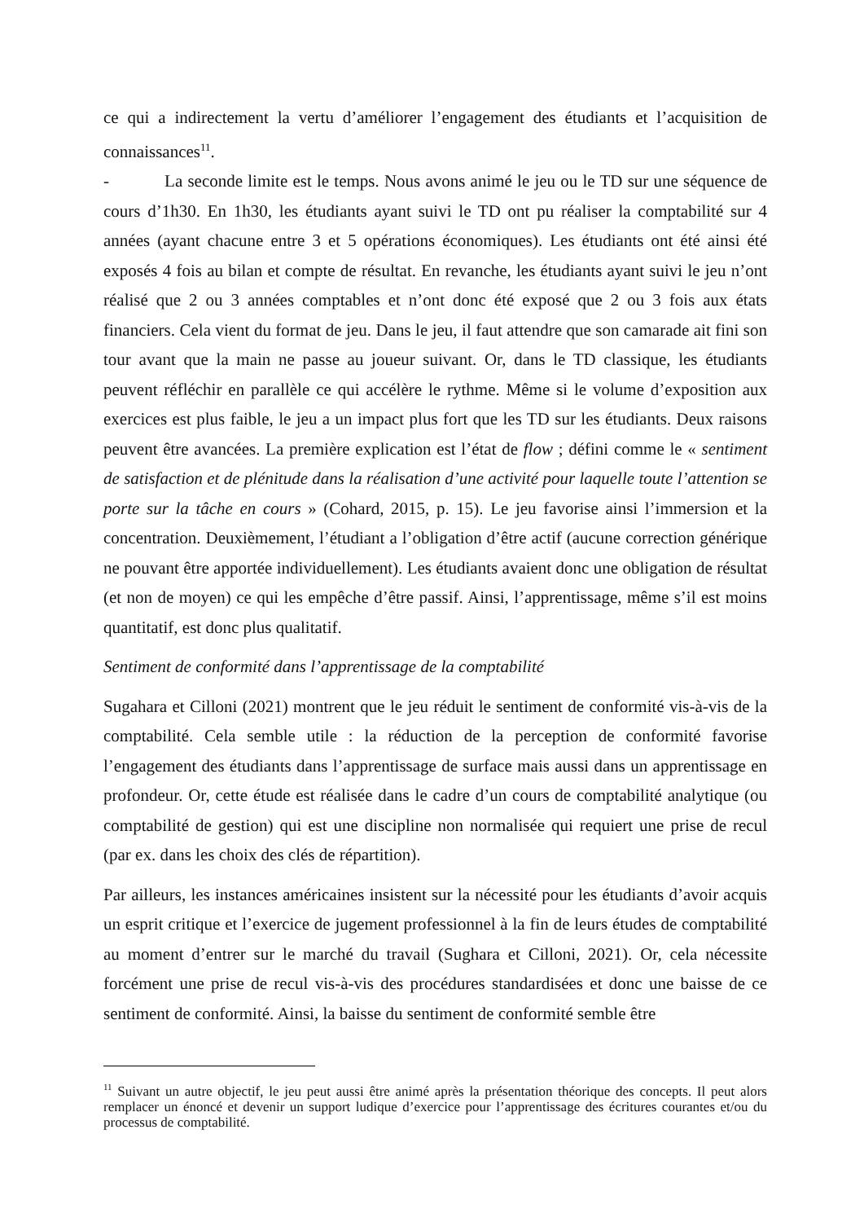ce qui a indirectement la vertu d’améliorer l’engagement des étudiants et l’acquisition de connaissances<sup>11</sup>.
- La seconde limite est le temps. Nous avons animé le jeu ou le TD sur une séquence de cours d’1h30. En 1h30, les étudiants ayant suivi le TD ont pu réaliser la comptabilité sur 4 années (ayant chacune entre 3 et 5 opérations économiques). Les étudiants ont été ainsi été exposés 4 fois au bilan et compte de résultat. En revanche, les étudiants ayant suivi le jeu n’ont réalisé que 2 ou 3 années comptables et n’ont donc été exposé que 2 ou 3 fois aux états financiers. Cela vient du format de jeu. Dans le jeu, il faut attendre que son camarade ait fini son tour avant que la main ne passe au joueur suivant. Or, dans le TD classique, les étudiants peuvent réfléchir en parallèle ce qui accélère le rythme. Même si le volume d’exposition aux exercices est plus faible, le jeu a un impact plus fort que les TD sur les étudiants. Deux raisons peuvent être avancées. La première explication est l’état de flow ; défini comme le « sentiment de satisfaction et de plénitude dans la réalisation d’une activité pour laquelle toute l’attention se porte sur la tâche en cours » (Cohard, 2015, p. 15). Le jeu favorise ainsi l’immersion et la concentration. Deuxièmement, l’étudiant a l’obligation d’être actif (aucune correction générique ne pouvant être apportée individuellement). Les étudiants avaient donc une obligation de résultat (et non de moyen) ce qui les empêche d’être passif. Ainsi, l’apprentissage, même s’il est moins quantitatif, est donc plus qualitatif.
Sentiment de conformité dans l’apprentissage de la comptabilité
Sugahara et Cilloni (2021) montrent que le jeu réduit le sentiment de conformité vis-à-vis de la comptabilité. Cela semble utile : la réduction de la perception de conformité favorise l’engagement des étudiants dans l’apprentissage de surface mais aussi dans un apprentissage en profondeur. Or, cette étude est réalisée dans le cadre d’un cours de comptabilité analytique (ou comptabilité de gestion) qui est une discipline non normalisée qui requiert une prise de recul (par ex. dans les choix des clés de répartition).
Par ailleurs, les instances américaines insistent sur la nécessité pour les étudiants d’avoir acquis un esprit critique et l’exercice de jugement professionnel à la fin de leurs études de comptabilité au moment d’entrer sur le marché du travail (Sughara et Cilloni, 2021). Or, cela nécessite forcément une prise de recul vis-à-vis des procédures standardisées et donc une baisse de ce sentiment de conformité. Ainsi, la baisse du sentiment de conformité semble être
<sup>11</sup> Suivant un autre objectif, le jeu peut aussi être animé après la présentation théorique des concepts. Il peut alors remplacer un énoncé et devenir un support ludique d’exercice pour l’apprentissage des écritures courantes et/ou du processus de comptabilité.